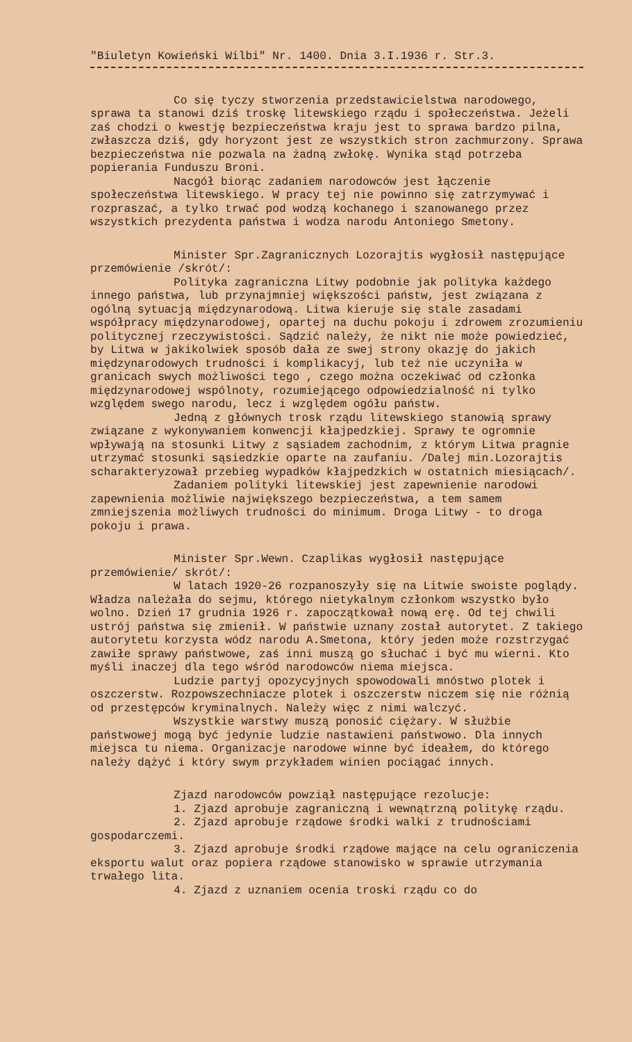"Biuletyn Kowieński Wilbi" Nr. 1400. Dnia 3.I.1936 r. Str.3.
Co się tyczy stworzenia przedstawicielstwa narodowego, sprawa ta stanowi dziś troskę litewskiego rządu i społeczeństwa. Jeżeli zaś chodzi o kwestję bezpieczeństwa kraju jest to sprawa bardzo pilna, zwłaszcza dziś, gdy horyzont jest ze wszystkich stron zachmurzony. Sprawa bezpieczeństwa nie pozwala na żadną zwłokę. Wynika stąd potrzeba popierania Funduszu Broni.
Nacgół biorąc zadaniem narodowców jest łączenie społeczeństwa litewskiego. W pracy tej nie powinno się zatrzymywać i rozpraszać, a tylko trwać pod wodzą kochanego i szanowanego przez wszystkich prezydenta państwa i wodza narodu Antoniego Smetony.
Minister Spr.Zagranicznych Lozorajtis wygłosił następujące przemówienie /skrót/:
Polityka zagraniczna Litwy podobnie jak polityka każdego innego państwa, lub przynajmniej większości państw, jest związana z ogólną sytuacją międzynarodową. Litwa kieruje się stale zasadami współpracy międzynarodowej, opartej na duchu pokoju i zdrowem zrozumieniu politycznej rzeczywistości. Sądzić należy, że nikt nie może powiedzieć, by Litwa w jakikolwiek sposób dała ze swej strony okazję do jakich międzynarodowych trudności i komplikacyj, lub też nie uczyniła w granicach swych możliwości tego , czego można oczekiwać od członka międzynarodowej wspólnoty, rozumiejącego odpowiedzialność ni tylko względem swego narodu, lecz i względem ogółu państw.
Jedną z głównych trosk rządu litewskiego stanowią sprawy związane z wykonywaniem konwencji kłajpedzkiej. Sprawy te ogromnie wpływają na stosunki Litwy z sąsiadem zachodnim, z którym Litwa pragnie utrzymać stosunki sąsiedzkie oparte na zaufaniu. /Dalej min.Lozorajtis scharakteryzował przebieg wypadków kłajpedzkich w ostatnich miesiącach/.
Zadaniem polityki litewskiej jest zapewnienie narodowi zapewnienia możliwie największego bezpieczeństwa, a tem samem zmniejszenia możliwych trudności do minimum. Droga Litwy - to droga pokoju i prawa.
Minister Spr.Wewn. Czaplikas wygłosił następujące przemówienie/ skrót/:
W latach 1920-26 rozpanoszyły się na Litwie swoiste poglądy. Władza należała do sejmu, którego nietykalnym członkom wszystko było wolno. Dzień 17 grudnia 1926 r. zapoczątkował nową erę. Od tej chwili ustrój państwa się zmienił. W państwie uznany został autorytet. Z takiego autorytetu korzysta wódz narodu A.Smetona, który jeden może rozstrzygać zawiłe sprawy państwowe, zaś inni muszą go słuchać i być mu wierni. Kto myśli inaczej dla tego wśród narodowców niema miejsca.
Ludzie partyj opozycyjnych spowodowali mnóstwo plotek i oszczerstw. Rozpowszechniacze plotek i oszczerstw niczem się nie różnią od przestępców kryminalnych. Należy więc z nimi walczyć.
Wszystkie warstwy muszą ponosić ciężary. W służbie państwowej mogą być jedynie ludzie nastawieni państwowo. Dla innych miejsca tu niema. Organizacje narodowe winne być ideałem, do którego należy dążyć i który swym przykładem winien pociągać innych.
Zjazd narodowców powziął następujące rezolucje:
1. Zjazd aprobuje zagraniczną i wewnątrzną politykę rządu.
2. Zjazd aprobuje rządowe środki walki z trudnościami gospodarczemi.
3. Zjazd aprobuje środki rządowe mające na celu ograniczenia eksportu walut oraz popiera rządowe stanowisko w sprawie utrzymania trwałego lita.
4. Zjazd z uznaniem ocenia troski rządu co do